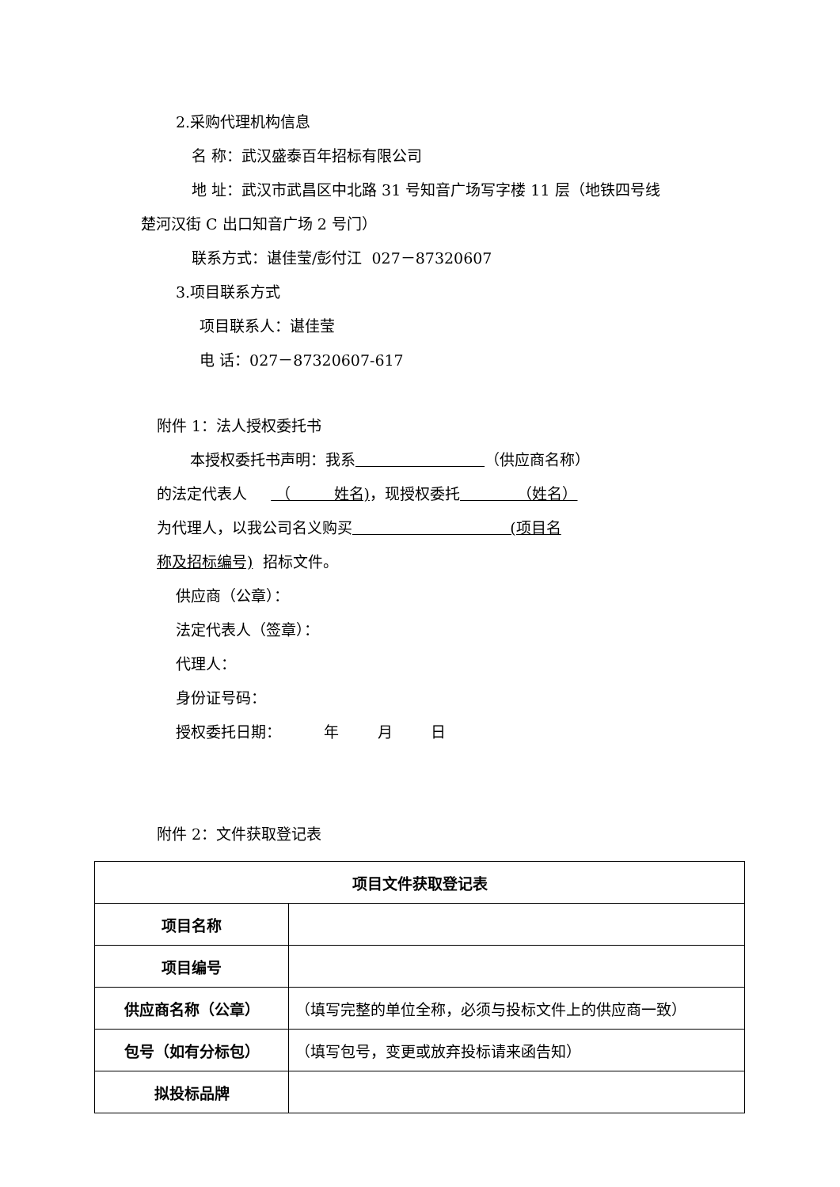2.采购代理机构信息
名 称：武汉盛泰百年招标有限公司
地 址：武汉市武昌区中北路 31 号知音广场写字楼 11 层（地铁四号线
楚河汉街 C 出口知音广场 2 号门）
联系方式：谌佳莹/彭付江 027－87320607
3.项目联系方式
项目联系人：谌佳莹
电 话：027－87320607-617
附件 1：法人授权委托书
本授权委托书声明：我系 （供应商名称）
的法定代表人 （ 姓名)，现授权委托 （姓名）
为代理人，以我公司名义购买 (项目名
称及招标编号) 招标文件。
供应商（公章）：
法定代表人（签章）：
代理人：
身份证号码：
授权委托日期： 年 月 日
附件 2：文件获取登记表
| 项目文件获取登记表 | |
| 项目名称 | |
| 项目编号 | |
| 供应商名称（公章） | （填写完整的单位全称，必须与投标文件上的供应商一致） |
| 包号（如有分标包） | （填写包号，变更或放弃投标请来函告知） |
| 拟投标品牌 | |